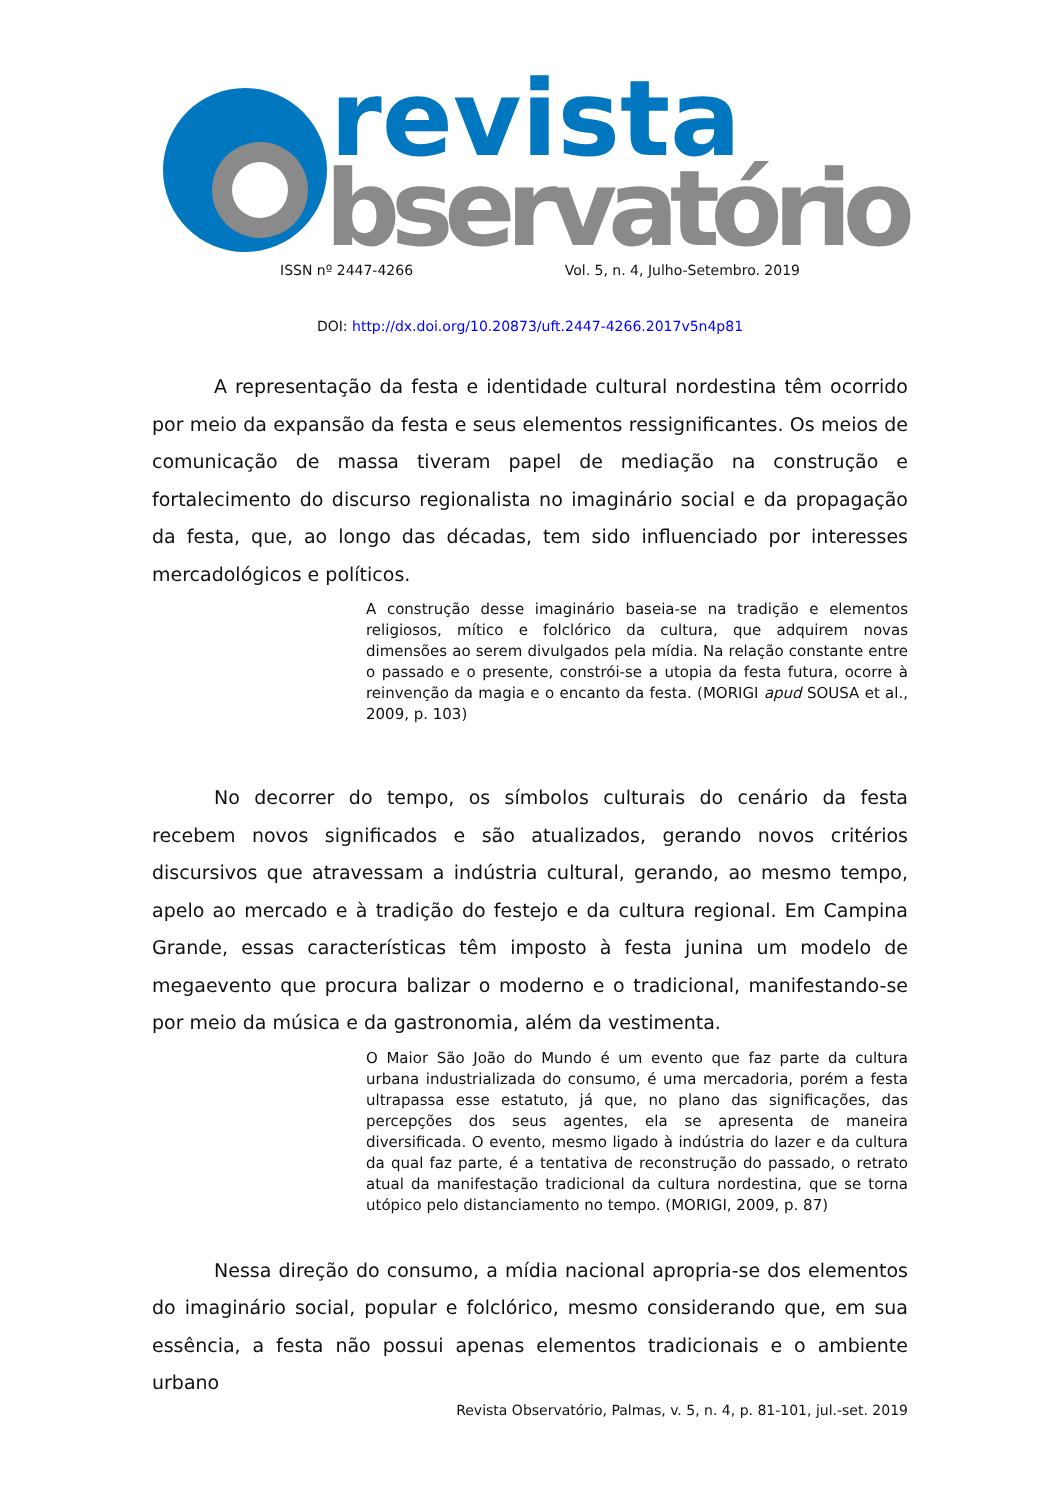revista
bservatório
ISSN nº 2447-4266 Vol. 5, n. 4, Julho-Setembro. 2019
DOI: http://dx.doi.org/10.20873/uft.2447-4266.2017v5n4p81
A representação da festa e identidade cultural nordestina têm ocorrido por meio da expansão da festa e seus elementos ressignificantes. Os meios de comunicação de massa tiveram papel de mediação na construção e fortalecimento do discurso regionalista no imaginário social e da propagação da festa, que, ao longo das décadas, tem sido influenciado por interesses mercadológicos e políticos.
A construção desse imaginário baseia-se na tradição e elementos religiosos, mítico e folclórico da cultura, que adquirem novas dimensões ao serem divulgados pela mídia. Na relação constante entre o passado e o presente, constrói-se a utopia da festa futura, ocorre à reinvenção da magia e o encanto da festa. (MORIGI apud SOUSA et al., 2009, p. 103)
No decorrer do tempo, os símbolos culturais do cenário da festa recebem novos significados e são atualizados, gerando novos critérios discursivos que atravessam a indústria cultural, gerando, ao mesmo tempo, apelo ao mercado e à tradição do festejo e da cultura regional. Em Campina Grande, essas características têm imposto à festa junina um modelo de megaevento que procura balizar o moderno e o tradicional, manifestando-se por meio da música e da gastronomia, além da vestimenta.
O Maior São João do Mundo é um evento que faz parte da cultura urbana industrializada do consumo, é uma mercadoria, porém a festa ultrapassa esse estatuto, já que, no plano das significações, das percepções dos seus agentes, ela se apresenta de maneira diversificada. O evento, mesmo ligado à indústria do lazer e da cultura da qual faz parte, é a tentativa de reconstrução do passado, o retrato atual da manifestação tradicional da cultura nordestina, que se torna utópico pelo distanciamento no tempo. (MORIGI, 2009, p. 87)
Nessa direção do consumo, a mídia nacional apropria-se dos elementos do imaginário social, popular e folclórico, mesmo considerando que, em sua essência, a festa não possui apenas elementos tradicionais e o ambiente urbano
Revista Observatório, Palmas, v. 5, n. 4, p. 81-101, jul.-set. 2019